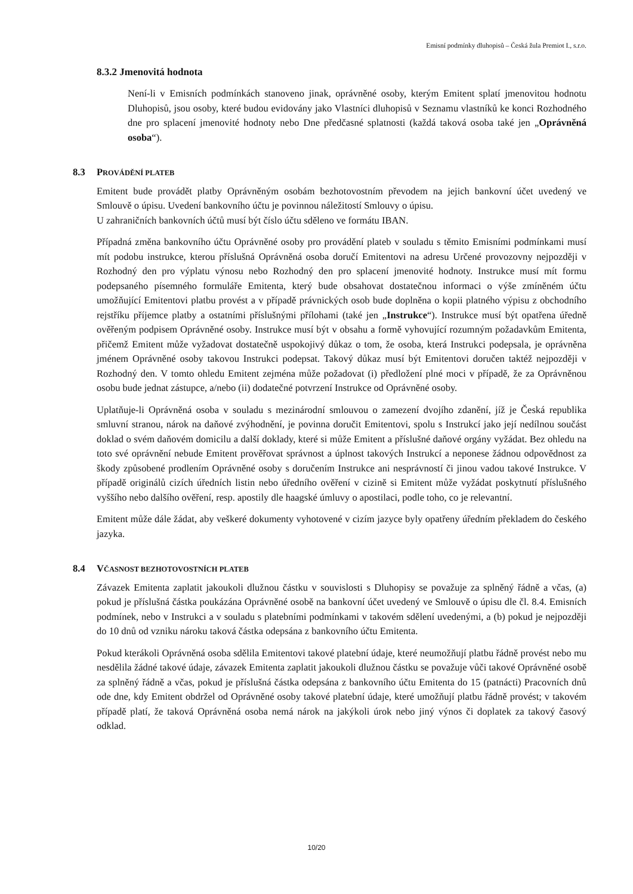Emisní podmínky dluhopisů – Česká žula Premiot I., s.r.o.
8.3.2 Jmenovitá hodnota
Není-li v Emisních podmínkách stanoveno jinak, oprávněné osoby, kterým Emitent splatí jmenovitou hodnotu Dluhopisů, jsou osoby, které budou evidovány jako Vlastníci dluhopisů v Seznamu vlastníků ke konci Rozhodného dne pro splacení jmenovité hodnoty nebo Dne předčasné splatnosti (každá taková osoba také jen „Oprávněná osoba“).
8.3 PROVÁDĚNÍ PLATEB
Emitent bude provádět platby Oprávněným osobám bezhotovostním převodem na jejich bankovní účet uvedený ve Smlouvě o úpisu. Uvedení bankovního účtu je povinnou náležitostí Smlouvy o úpisu.
U zahraničních bankovních účtů musí být číslo účtu sděleno ve formátu IBAN.
Případná změna bankovního účtu Oprávněné osoby pro provádění plateb v souladu s těmito Emisními podmínkami musí mít podobu instrukce, kterou příslušná Oprávněná osoba doručí Emitentovi na adresu Určené provozovny nejpozději v Rozhodný den pro výplatu výnosu nebo Rozhodný den pro splacení jmenovité hodnoty. Instrukce musí mít formu podepsaného písemného formuláře Emitenta, který bude obsahovat dostatečnou informaci o výše zmíněném účtu umožňující Emitentovi platbu provést a v případě právnických osob bude doplněna o kopii platného výpisu z obchodního rejstříku příjemce platby a ostatními příslušnými přílohami (také jen „Instrukce“). Instrukce musí být opatřena úředně ověřeným podpisem Oprávněné osoby. Instrukce musí být v obsahu a formě vyhovující rozumným požadavkům Emitenta, přičemž Emitent může vyžadovat dostatečně uspokojivý důkaz o tom, že osoba, která Instrukci podepsala, je oprávněna jménem Oprávněné osoby takovou Instrukci podepsat. Takový důkaz musí být Emitentovi doručen taktéž nejpozději v Rozhodný den. V tomto ohledu Emitent zejména může požadovat (i) předložení plné moci v případě, že za Oprávněnou osobu bude jednat zástupce, a/nebo (ii) dodatečné potvrzení Instrukce od Oprávněné osoby.
Uplatňuje-li Oprávněná osoba v souladu s mezinárodní smlouvou o zamezení dvojího zdanění, jíž je Česká republika smluvní stranou, nárok na daňové zvýhodnění, je povinna doručit Emitentovi, spolu s Instrukcí jako její nedílnou součást doklad o svém daňovém domicilu a další doklady, které si může Emitent a příslušné daňové orgány vyžádat. Bez ohledu na toto své oprávnění nebude Emitent prověřovat správnost a úplnost takových Instrukcí a neponese žádnou odpovědnost za škody způsobené prodlením Oprávněné osoby s doručením Instrukce ani nesprávností či jinou vadou takové Instrukce. V případě originálů cizích úředních listin nebo úředního ověření v cizině si Emitent může vyžádat poskytnutí příslušného vyššího nebo dalšího ověření, resp. apostily dle haagské úmluvy o apostilaci, podle toho, co je relevantní.
Emitent může dále žádat, aby veškeré dokumenty vyhotovené v cizím jazyce byly opatřeny úředním překladem do českého jazyka.
8.4 VČASNOST BEZHOTOVOSTNÍCH PLATEB
Závazek Emitenta zaplatit jakoukoli dlužnou částku v souvislosti s Dluhopisy se považuje za splněný řádně a včas, (a) pokud je příslušná částka poukázána Oprávněné osobě na bankovní účet uvedený ve Smlouvě o úpisu dle čl. 8.4. Emisních podmínek, nebo v Instrukci a v souladu s platebními podmínkami v takovém sdělení uvedenými, a (b) pokud je nejpozději do 10 dnů od vzniku nároku taková částka odepsána z bankovního účtu Emitenta.
Pokud kterákoli Oprávněná osoba sdělila Emitentovi takové platební údaje, které neumožňují platbu řádně provést nebo mu nesdělila žádné takové údaje, závazek Emitenta zaplatit jakoukoli dlužnou částku se považuje vůči takové Oprávněné osobě za splněný řádně a včas, pokud je příslušná částka odepsána z bankovního účtu Emitenta do 15 (patnácti) Pracovních dnů ode dne, kdy Emitent obdržel od Oprávněné osoby takové platební údaje, které umožňují platbu řádně provést; v takovém případě platí, že taková Oprávněná osoba nemá nárok na jakýkoli úrok nebo jiný výnos či doplatek za takový časový odklad.
10/20